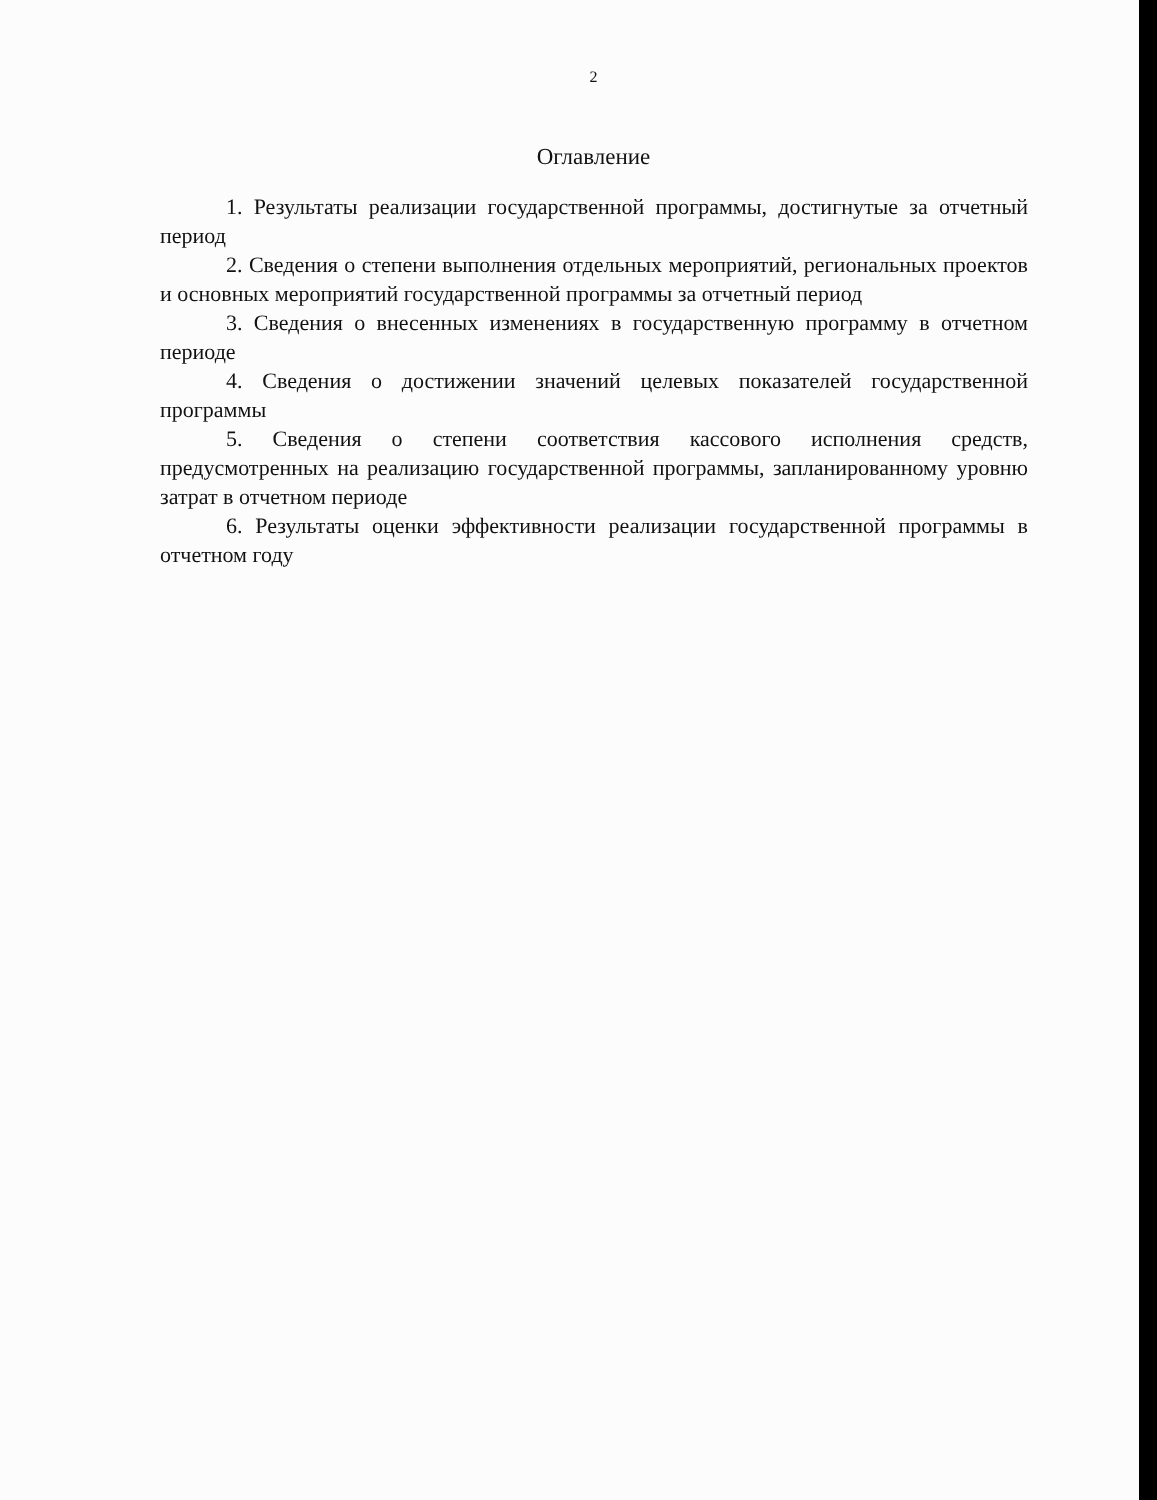2
Оглавление
1. Результаты реализации государственной программы, достигнутые за отчетный период
2. Сведения о степени выполнения отдельных мероприятий, региональных проектов и основных мероприятий государственной программы за отчетный период
3. Сведения о внесенных изменениях в государственную программу в отчетном периоде
4. Сведения о достижении значений целевых показателей государственной программы
5. Сведения о степени соответствия кассового исполнения средств, предусмотренных на реализацию государственной программы, запланированному уровню затрат в отчетном периоде
6. Результаты оценки эффективности реализации государственной программы в отчетном году